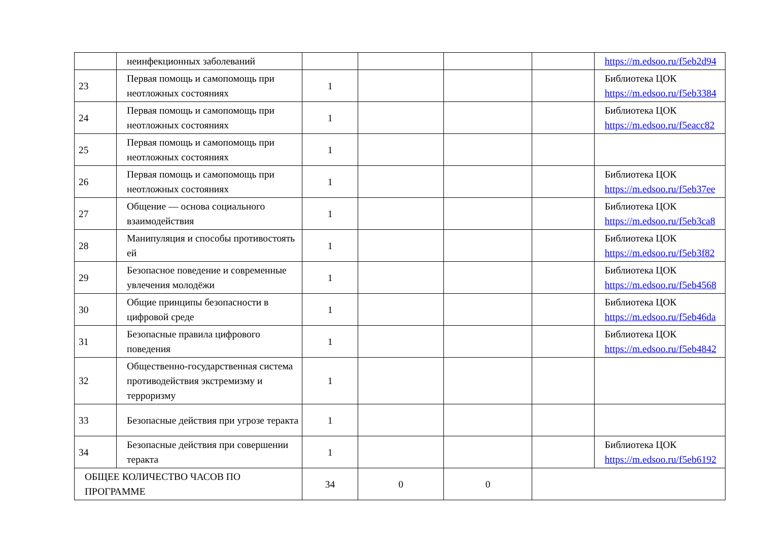| | неинфекционных заболеваний | | | | | https://m.edsoo.ru/f5eb2d94 |
| 23 | Первая помощь и самопомощь при неотложных состояниях | 1 | | | | Библиотека ЦОК https://m.edsoo.ru/f5eb3384 |
| 24 | Первая помощь и самопомощь при неотложных состояниях | 1 | | | | Библиотека ЦОК https://m.edsoo.ru/f5eacc82 |
| 25 | Первая помощь и самопомощь при неотложных состояниях | 1 | | | | |
| 26 | Первая помощь и самопомощь при неотложных состояниях | 1 | | | | Библиотека ЦОК https://m.edsoo.ru/f5eb37ee |
| 27 | Общение — основа социального взаимодействия | 1 | | | | Библиотека ЦОК https://m.edsoo.ru/f5eb3ca8 |
| 28 | Манипуляция и способы противостоять ей | 1 | | | | Библиотека ЦОК https://m.edsoo.ru/f5eb3f82 |
| 29 | Безопасное поведение и современные увлечения молодёжи | 1 | | | | Библиотека ЦОК https://m.edsoo.ru/f5eb4568 |
| 30 | Общие принципы безопасности в цифровой среде | 1 | | | | Библиотека ЦОК https://m.edsoo.ru/f5eb46da |
| 31 | Безопасные правила цифрового поведения | 1 | | | | Библиотека ЦОК https://m.edsoo.ru/f5eb4842 |
| 32 | Общественно-государственная система противодействия экстремизму и терроризму | 1 | | | | |
| 33 | Безопасные действия при угрозе теракта | 1 | | | | |
| 34 | Безопасные действия при совершении теракта | 1 | | | | Библиотека ЦОК https://m.edsoo.ru/f5eb6192 |
| ОБЩЕЕ КОЛИЧЕСТВО ЧАСОВ ПО ПРОГРАММЕ | | 34 | 0 | 0 | | |